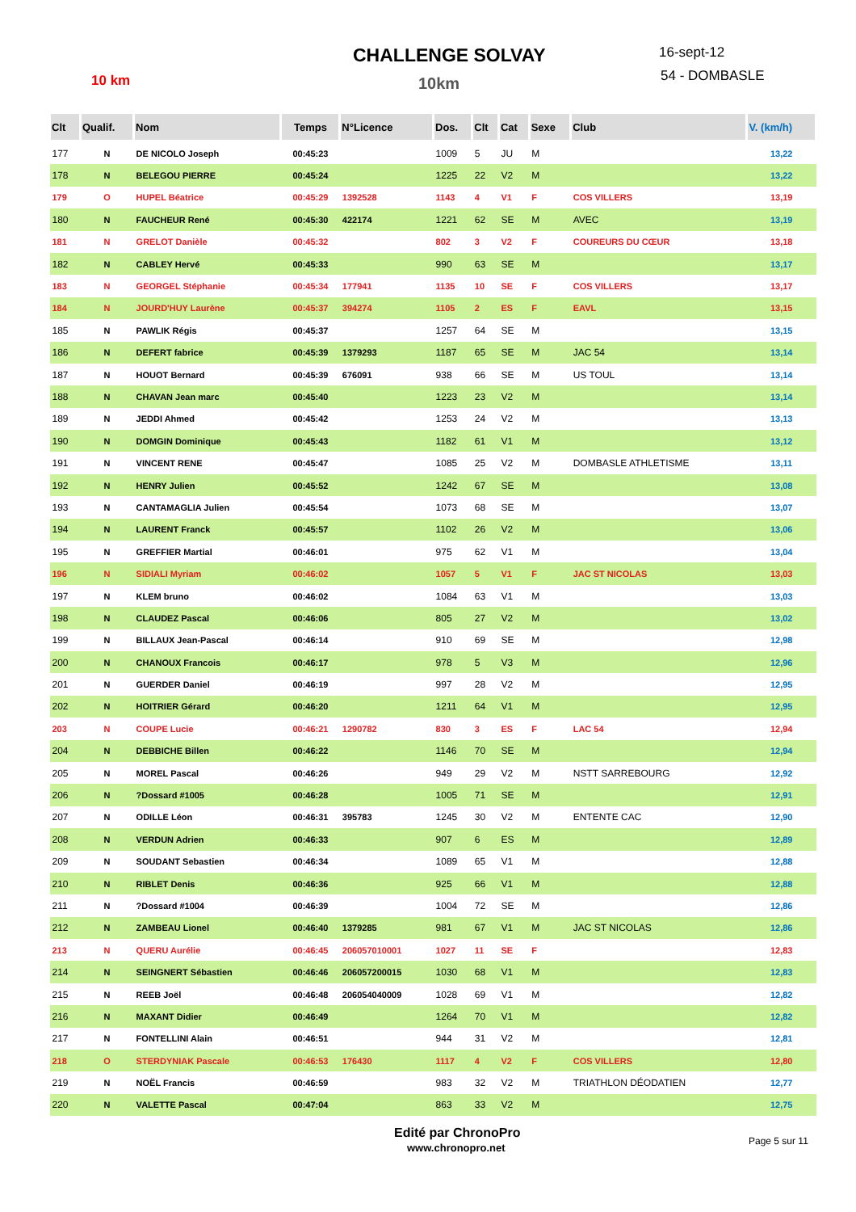10 km
CHALLENGE SOLVAY
10km
16-sept-12
54 - DOMBASLE
| Clt | Qualif. | Nom | Temps | N°Licence | Dos. | Clt | Cat | Sexe | Club | V. (km/h) |
| --- | --- | --- | --- | --- | --- | --- | --- | --- | --- | --- |
| 177 | N | DE NICOLO Joseph | 00:45:23 | | 1009 | 5 | JU | M | | 13,22 |
| 178 | N | BELEGOU PIERRE | 00:45:24 | | 1225 | 22 | V2 | M | | 13,22 |
| 179 | O | HUPEL Béatrice | 00:45:29 | 1392528 | 1143 | 4 | V1 | F | COS VILLERS | 13,19 |
| 180 | N | FAUCHEUR René | 00:45:30 | 422174 | 1221 | 62 | SE | M | AVEC | 13,19 |
| 181 | N | GRELOT Danièle | 00:45:32 | | 802 | 3 | V2 | F | COUREURS DU CŒUR | 13,18 |
| 182 | N | CABLEY Hervé | 00:45:33 | | 990 | 63 | SE | M | | 13,17 |
| 183 | N | GEORGEL Stéphanie | 00:45:34 | 177941 | 1135 | 10 | SE | F | COS VILLERS | 13,17 |
| 184 | N | JOURD'HUY Laurène | 00:45:37 | 394274 | 1105 | 2 | ES | F | EAVL | 13,15 |
| 185 | N | PAWLIK Régis | 00:45:37 | | 1257 | 64 | SE | M | | 13,15 |
| 186 | N | DEFERT fabrice | 00:45:39 | 1379293 | 1187 | 65 | SE | M | JAC 54 | 13,14 |
| 187 | N | HOUOT Bernard | 00:45:39 | 676091 | 938 | 66 | SE | M | US TOUL | 13,14 |
| 188 | N | CHAVAN Jean marc | 00:45:40 | | 1223 | 23 | V2 | M | | 13,14 |
| 189 | N | JEDDI Ahmed | 00:45:42 | | 1253 | 24 | V2 | M | | 13,13 |
| 190 | N | DOMGIN Dominique | 00:45:43 | | 1182 | 61 | V1 | M | | 13,12 |
| 191 | N | VINCENT RENE | 00:45:47 | | 1085 | 25 | V2 | M | DOMBASLE ATHLETISME | 13,11 |
| 192 | N | HENRY Julien | 00:45:52 | | 1242 | 67 | SE | M | | 13,08 |
| 193 | N | CANTAMAGLIA Julien | 00:45:54 | | 1073 | 68 | SE | M | | 13,07 |
| 194 | N | LAURENT Franck | 00:45:57 | | 1102 | 26 | V2 | M | | 13,06 |
| 195 | N | GREFFIER Martial | 00:46:01 | | 975 | 62 | V1 | M | | 13,04 |
| 196 | N | SIDIALI Myriam | 00:46:02 | | 1057 | 5 | V1 | F | JAC ST NICOLAS | 13,03 |
| 197 | N | KLEM bruno | 00:46:02 | | 1084 | 63 | V1 | M | | 13,03 |
| 198 | N | CLAUDEZ Pascal | 00:46:06 | | 805 | 27 | V2 | M | | 13,02 |
| 199 | N | BILLAUX Jean-Pascal | 00:46:14 | | 910 | 69 | SE | M | | 12,98 |
| 200 | N | CHANOUX Francois | 00:46:17 | | 978 | 5 | V3 | M | | 12,96 |
| 201 | N | GUERDER Daniel | 00:46:19 | | 997 | 28 | V2 | M | | 12,95 |
| 202 | N | HOITRIER Gérard | 00:46:20 | | 1211 | 64 | V1 | M | | 12,95 |
| 203 | N | COUPE Lucie | 00:46:21 | 1290782 | 830 | 3 | ES | F | LAC 54 | 12,94 |
| 204 | N | DEBBICHE Billen | 00:46:22 | | 1146 | 70 | SE | M | | 12,94 |
| 205 | N | MOREL Pascal | 00:46:26 | | 949 | 29 | V2 | M | NSTT SARREBOURG | 12,92 |
| 206 | N | ?Dossard #1005 | 00:46:28 | | 1005 | 71 | SE | M | | 12,91 |
| 207 | N | ODILLE Léon | 00:46:31 | 395783 | 1245 | 30 | V2 | M | ENTENTE CAC | 12,90 |
| 208 | N | VERDUN Adrien | 00:46:33 | | 907 | 6 | ES | M | | 12,89 |
| 209 | N | SOUDANT Sebastien | 00:46:34 | | 1089 | 65 | V1 | M | | 12,88 |
| 210 | N | RIBLET Denis | 00:46:36 | | 925 | 66 | V1 | M | | 12,88 |
| 211 | N | ?Dossard #1004 | 00:46:39 | | 1004 | 72 | SE | M | | 12,86 |
| 212 | N | ZAMBEAU Lionel | 00:46:40 | 1379285 | 981 | 67 | V1 | M | JAC ST NICOLAS | 12,86 |
| 213 | N | QUERU Aurélie | 00:46:45 | 206057010001 | 1027 | 11 | SE | F | | 12,83 |
| 214 | N | SEINGNERT Sébastien | 00:46:46 | 206057200015 | 1030 | 68 | V1 | M | | 12,83 |
| 215 | N | REEB Joël | 00:46:48 | 206054040009 | 1028 | 69 | V1 | M | | 12,82 |
| 216 | N | MAXANT Didier | 00:46:49 | | 1264 | 70 | V1 | M | | 12,82 |
| 217 | N | FONTELLINI Alain | 00:46:51 | | 944 | 31 | V2 | M | | 12,81 |
| 218 | O | STERDYNIAK Pascale | 00:46:53 | 176430 | 1117 | 4 | V2 | F | COS VILLERS | 12,80 |
| 219 | N | NOËL Francis | 00:46:59 | | 983 | 32 | V2 | M | TRIATHLON DÉODATIEN | 12,77 |
| 220 | N | VALETTE Pascal | 00:47:04 | | 863 | 33 | V2 | M | | 12,75 |
Edité par ChronoPro
www.chronopro.net
Page 5 sur 11